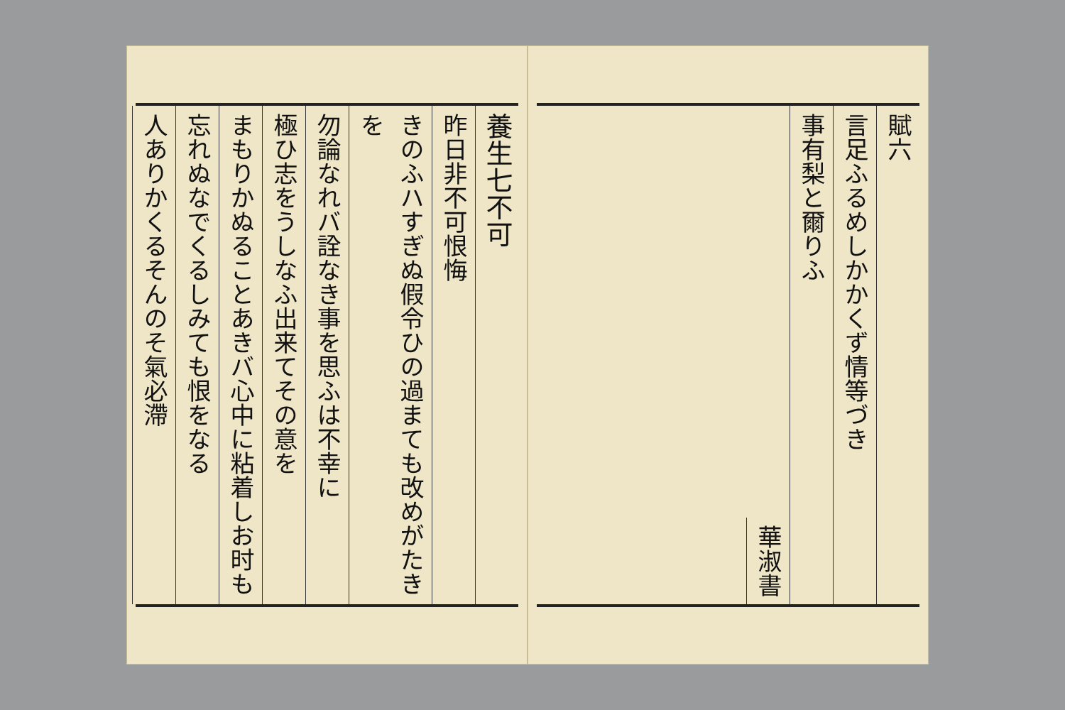養生七不可
昨日非不可恨悔
きのふハすぎぬ假令ひの過まても改めがたきを
勿論なれバ詮なき事を思ふは不幸に
極ひ志をうしなふ出来てその意を
まもりかぬることあきバ心中に粘着しお时も
忘れぬなでくるしみても恨をなる
人ありかくるそんのそ氣必滯
賦六
言足ふるめしかかくず情等づき
事有梨と爾りふ
華淑書